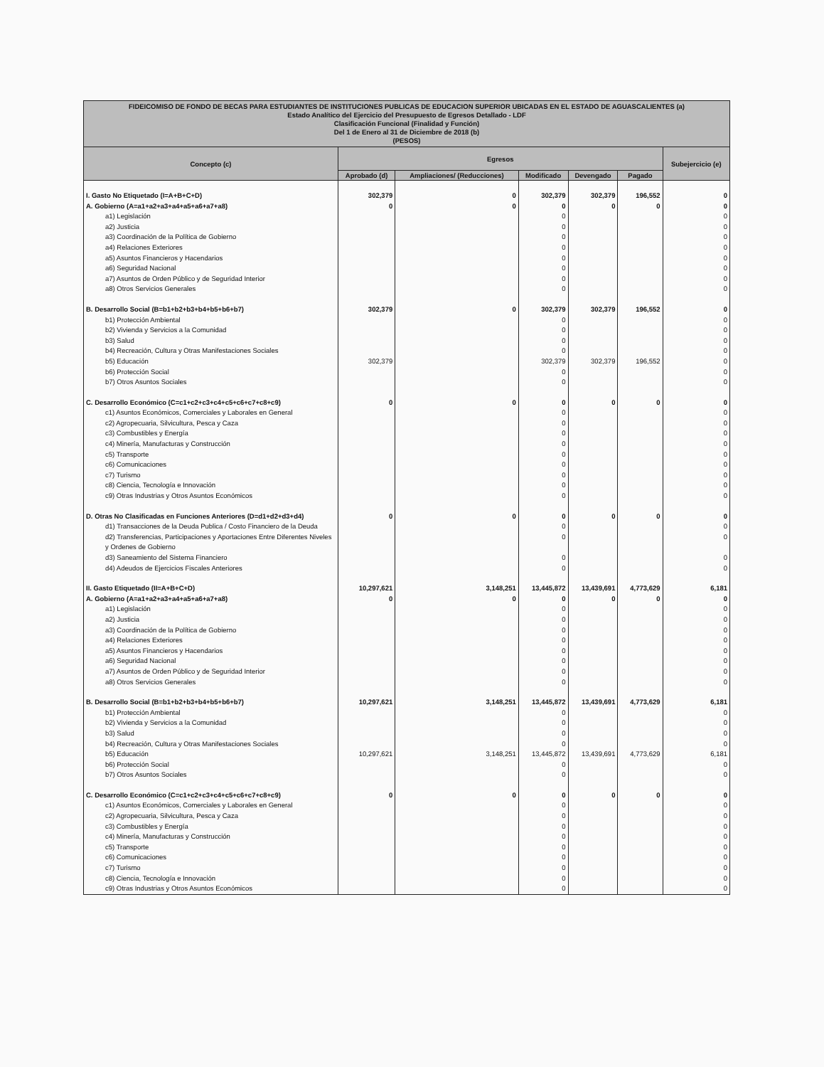| FIDEICOMISO DE FONDO DE BECAS PARA ESTUDIANTES DE INSTITUCIONES PUBLICAS DE EDUCACION SUPERIOR UBICADAS EN EL ESTADO DE AGUASCALIENTES (a) Estado Analítico del Ejercicio del Presupuesto de Egresos Detallado - LDF Clasificación Funcional (Finalidad y Función) Del 1 de Enero al 31 de Diciembre de 2018 (b) (PESOS) | | | | | | |
| Concepto (c) | Egresos | | | | | Subejercicio (e) |
| | Aprobado (d) | Ampliaciones/ (Reducciones) | Modificado | Devengado | Pagado | |
| I. Gasto No Etiquetado (I=A+B+C+D) | 302,379 | 0 | 302,379 | 302,379 | 196,552 | 0 |
| A. Gobierno (A=a1+a2+a3+a4+a5+a6+a7+a8) | 0 | 0 | 0 | 0 | 0 | 0 |
| a1) Legislación | | | 0 | | | 0 |
| a2) Justicia | | | 0 | | | 0 |
| a3) Coordinación de la Política de Gobierno | | | 0 | | | 0 |
| a4) Relaciones Exteriores | | | 0 | | | 0 |
| a5) Asuntos Financieros y Hacendarios | | | 0 | | | 0 |
| a6) Seguridad Nacional | | | 0 | | | 0 |
| a7) Asuntos de Orden Público y de Seguridad Interior | | | 0 | | | 0 |
| a8) Otros Servicios Generales | | | 0 | | | 0 |
| B. Desarrollo Social (B=b1+b2+b3+b4+b5+b6+b7) | 302,379 | 0 | 302,379 | 302,379 | 196,552 | 0 |
| b1) Protección Ambiental | | | 0 | | | 0 |
| b2) Vivienda y Servicios a la Comunidad | | | 0 | | | 0 |
| b3) Salud | | | 0 | | | 0 |
| b4) Recreación, Cultura y Otras Manifestaciones Sociales | | | 0 | | | 0 |
| b5) Educación | 302,379 | | 302,379 | 302,379 | 196,552 | 0 |
| b6) Protección Social | | | 0 | | | 0 |
| b7) Otros Asuntos Sociales | | | 0 | | | 0 |
| C. Desarrollo Económico (C=c1+c2+c3+c4+c5+c6+c7+c8+c9) | 0 | 0 | 0 | 0 | 0 | 0 |
| c1) Asuntos Económicos, Comerciales y Laborales en General | | | 0 | | | 0 |
| c2) Agropecuaria, Silvicultura, Pesca y Caza | | | 0 | | | 0 |
| c3) Combustibles y Energía | | | 0 | | | 0 |
| c4) Minería, Manufacturas y Construcción | | | 0 | | | 0 |
| c5) Transporte | | | 0 | | | 0 |
| c6) Comunicaciones | | | 0 | | | 0 |
| c7) Turismo | | | 0 | | | 0 |
| c8) Ciencia, Tecnología e Innovación | | | 0 | | | 0 |
| c9) Otras Industrias y Otros Asuntos Económicos | | | 0 | | | 0 |
| D. Otras No Clasificadas en Funciones Anteriores (D=d1+d2+d3+d4) | 0 | 0 | 0 | 0 | 0 | 0 |
| d1) Transacciones de la Deuda Publica / Costo Financiero de la Deuda | | | 0 | | | 0 |
| d2) Transferencias, Participaciones y Aportaciones Entre Diferentes Niveles y Ordenes de Gobierno | | | 0 | | | 0 |
| d3) Saneamiento del Sistema Financiero | | | 0 | | | 0 |
| d4) Adeudos de Ejercicios Fiscales Anteriores | | | 0 | | | 0 |
| II. Gasto Etiquetado (II=A+B+C+D) | 10,297,621 | 3,148,251 | 13,445,872 | 13,439,691 | 4,773,629 | 6,181 |
| A. Gobierno (A=a1+a2+a3+a4+a5+a6+a7+a8) | 0 | 0 | 0 | 0 | 0 | 0 |
| a1) Legislación | | | 0 | | | 0 |
| a2) Justicia | | | 0 | | | 0 |
| a3) Coordinación de la Política de Gobierno | | | 0 | | | 0 |
| a4) Relaciones Exteriores | | | 0 | | | 0 |
| a5) Asuntos Financieros y Hacendarios | | | 0 | | | 0 |
| a6) Seguridad Nacional | | | 0 | | | 0 |
| a7) Asuntos de Orden Público y de Seguridad Interior | | | 0 | | | 0 |
| a8) Otros Servicios Generales | | | 0 | | | 0 |
| B. Desarrollo Social (B=b1+b2+b3+b4+b5+b6+b7) | 10,297,621 | 3,148,251 | 13,445,872 | 13,439,691 | 4,773,629 | 6,181 |
| b1) Protección Ambiental | | | 0 | | | 0 |
| b2) Vivienda y Servicios a la Comunidad | | | 0 | | | 0 |
| b3) Salud | | | 0 | | | 0 |
| b4) Recreación, Cultura y Otras Manifestaciones Sociales | | | 0 | | | 0 |
| b5) Educación | 10,297,621 | 3,148,251 | 13,445,872 | 13,439,691 | 4,773,629 | 6,181 |
| b6) Protección Social | | | 0 | | | 0 |
| b7) Otros Asuntos Sociales | | | 0 | | | 0 |
| C. Desarrollo Económico (C=c1+c2+c3+c4+c5+c6+c7+c8+c9) | 0 | 0 | 0 | 0 | 0 | 0 |
| c1) Asuntos Económicos, Comerciales y Laborales en General | | | 0 | | | 0 |
| c2) Agropecuaria, Silvicultura, Pesca y Caza | | | 0 | | | 0 |
| c3) Combustibles y Energía | | | 0 | | | 0 |
| c4) Minería, Manufacturas y Construcción | | | 0 | | | 0 |
| c5) Transporte | | | 0 | | | 0 |
| c6) Comunicaciones | | | 0 | | | 0 |
| c7) Turismo | | | 0 | | | 0 |
| c8) Ciencia, Tecnología e Innovación | | | 0 | | | 0 |
| c9) Otras Industrias y Otros Asuntos Económicos | | | 0 | | | 0 |